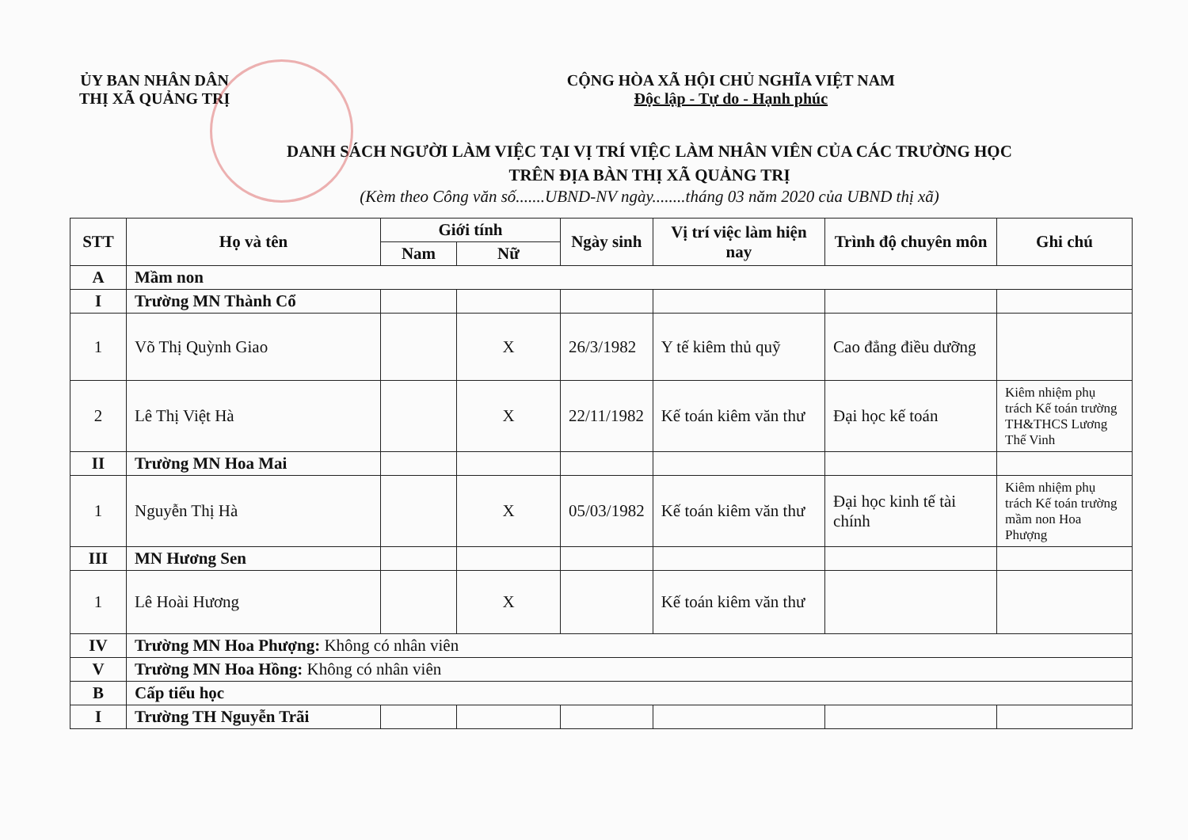ỦY BAN NHÂN DÂN
THỊ XÃ QUẢNG TRỊ
CỘNG HÒA XÃ HỘI CHỦ NGHĨA VIỆT NAM
Độc lập - Tự do - Hạnh phúc
DANH SÁCH NGƯỜI LÀM VIỆC TẠI VỊ TRÍ VIỆC LÀM NHÂN VIÊN CỦA CÁC TRƯỜNG HỌC
TRÊN ĐỊA BÀN THỊ XÃ QUẢNG TRỊ
(Kèm theo Công văn số.......UBND-NV ngày........tháng 03 năm 2020 của UBND thị xã)
| STT | Họ và tên | Giới tính | | Ngày sinh | Vị trí việc làm hiện nay | Trình độ chuyên môn | Ghi chú |
| --- | --- | --- | --- | --- | --- | --- | --- |
| | | Nam | Nữ | | | | |
| A | Mầm non | | | | | | |
| I | Trường MN Thành Cổ | | | | | | |
| 1 | Võ Thị Quỳnh Giao | | X | 26/3/1982 | Y tế kiêm thủ quỹ | Cao đẳng điều dưỡng | |
| 2 | Lê Thị Việt Hà | | X | 22/11/1982 | Kế toán kiêm văn thư | Đại học kế toán | Kiêm nhiệm phụ trách Kế toán trường TH&THCS Lương Thế Vinh |
| II | Trường MN Hoa Mai | | | | | | |
| 1 | Nguyễn Thị Hà | | X | 05/03/1982 | Kế toán kiêm văn thư | Đại học kinh tế tài chính | Kiêm nhiệm phụ trách Kế toán trường mầm non Hoa Phượng |
| III | MN Hương Sen | | | | | | |
| 1 | Lê Hoài Hương | | X | | Kế toán kiêm văn thư | | |
| IV | Trường MN Hoa Phượng: Không có nhân viên | | | | | | |
| V | Trường MN Hoa Hồng: Không có nhân viên | | | | | | |
| B | Cấp tiểu học | | | | | | |
| I | Trường TH Nguyễn Trãi | | | | | | |